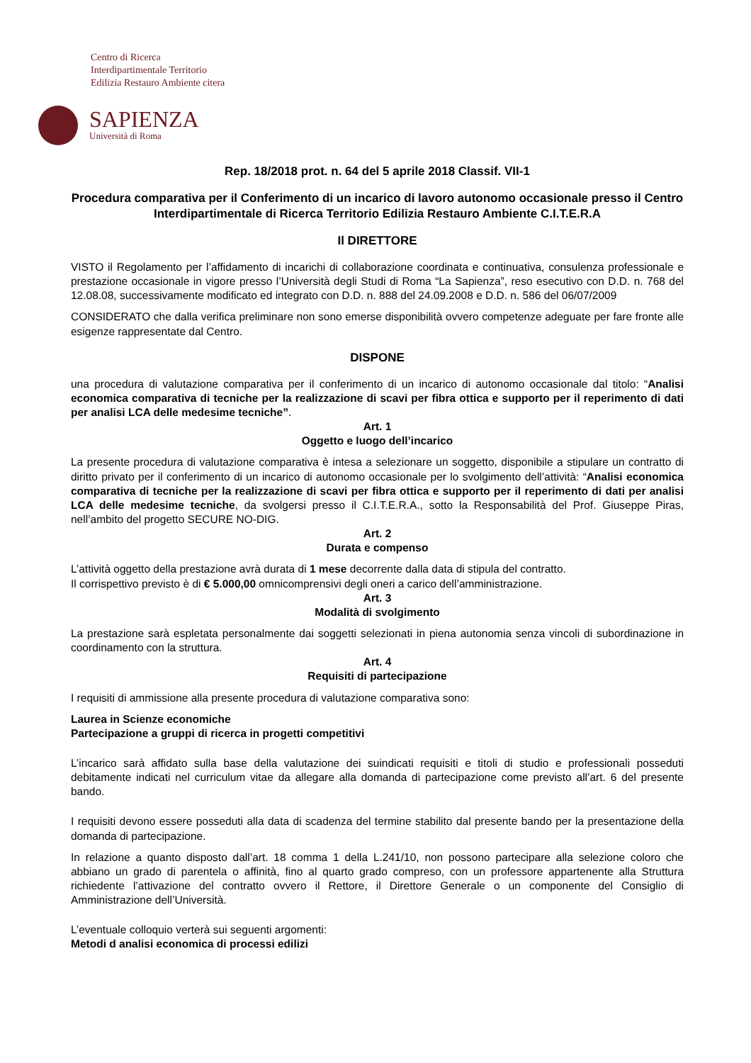Centro di Ricerca
Interdipartimentale Territorio
Edilizia Restauro Ambiente citera
SAPIENZA
Università di Roma
Rep. 18/2018 prot. n. 64 del 5 aprile 2018 Classif. VII-1
Procedura comparativa per il Conferimento di un incarico di lavoro autonomo occasionale presso il Centro Interdipartimentale di Ricerca Territorio Edilizia Restauro Ambiente C.I.T.E.R.A
Il DIRETTORE
VISTO il Regolamento per l’affidamento di incarichi di collaborazione coordinata e continuativa, consulenza professionale e prestazione occasionale in vigore presso l’Università degli Studi di Roma “La Sapienza”, reso esecutivo con D.D. n. 768 del 12.08.08, successivamente modificato ed integrato con D.D. n. 888 del 24.09.2008 e D.D. n. 586 del 06/07/2009
CONSIDERATO che dalla verifica preliminare non sono emerse disponibilità ovvero competenze adeguate per fare fronte alle esigenze rappresentate dal Centro.
DISPONE
una procedura di valutazione comparativa per il conferimento di un incarico di autonomo occasionale dal titolo: “Analisi economica comparativa di tecniche per la realizzazione di scavi per fibra ottica e supporto per il reperimento di dati per analisi LCA delle medesime tecniche”.
Art. 1
Oggetto e luogo dell’incarico
La presente procedura di valutazione comparativa è intesa a selezionare un soggetto, disponibile a stipulare un contratto di diritto privato per il conferimento di un incarico di autonomo occasionale per lo svolgimento dell’attività: “Analisi economica comparativa di tecniche per la realizzazione di scavi per fibra ottica e supporto per il reperimento di dati per analisi LCA delle medesime tecniche, da svolgersi presso il C.I.T.E.R.A., sotto la Responsabilità del Prof. Giuseppe Piras, nell’ambito del progetto SECURE NO-DIG.
Art. 2
Durata e compenso
L’attività oggetto della prestazione avrà durata di 1 mese decorrente dalla data di stipula del contratto.
Il corrispettivo previsto è di € 5.000,00 omnicomprensivi degli oneri a carico dell’amministrazione.
Art. 3
Modalità di svolgimento
La prestazione sarà espletata personalmente dai soggetti selezionati in piena autonomia senza vincoli di subordinazione in coordinamento con la struttura.
Art. 4
Requisiti di partecipazione
I requisiti di ammissione alla presente procedura di valutazione comparativa sono:
Laurea in Scienze economiche
Partecipazione a gruppi di ricerca in progetti competitivi
L’incarico sarà affidato sulla base della valutazione dei suindicati requisiti e titoli di studio e professionali posseduti debitamente indicati nel curriculum vitae da allegare alla domanda di partecipazione come previsto all’art. 6 del presente bando.
I requisiti devono essere posseduti alla data di scadenza del termine stabilito dal presente bando per la presentazione della domanda di partecipazione.
In relazione a quanto disposto dall’art. 18 comma 1 della L.241/10, non possono partecipare alla selezione coloro che abbiano un grado di parentela o affinità, fino al quarto grado compreso, con un professore appartenente alla Struttura richiedente l’attivazione del contratto ovvero il Rettore, il Direttore Generale o un componente del Consiglio di Amministrazione dell’Università.
L’eventuale colloquio verterà sui seguenti argomenti:
Metodi d analisi economica di processi edilizi